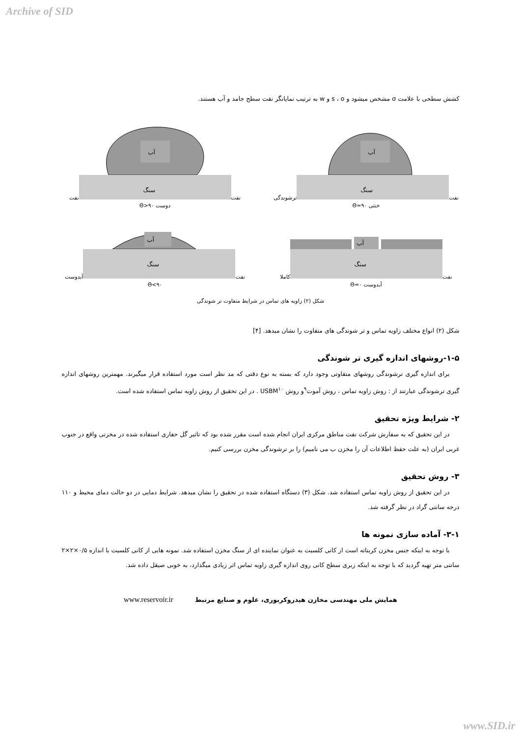Archive of SID
کشش سطحی با علامت σ مشخص میشود و s ، o و w به ترتیب نمایانگر نفت سطح جامد و آب هستند.
نفت
آب
سنگ
ترشوندگی خنثی Θ=۹۰
نفت
آب
سنگ
نفت دوست Θ>۹۰
نفت
آب
سنگ
کاملا آبدوست Θ=۰
نفت
آب
سنگ
آبدوست Θ<۹۰
شکل (۲) زاویه های تماس در شرایط متفاوت تر شوندگی
شکل (۲) انواع مختلف زاویه تماس و تر شوندگی های متفاوت را نشان میدهد. [۴]
۱-۵-روشهای اندازه گیری تر شوندگی
برای اندازه گیری ترشوندگی روشهای متفاوتی وجود دارد که بسته به نوع دقتی که مد نظر است مورد استفاده قرار میگیرند. مهمترین روشهای اندازه گیری ترشوندگی عبارتند از : روش زاویه تماس ، روش آموت<sup>۹</sup>و روش USBM<sup>۱۰</sup> . در این تحقیق از روش زاویه تماس استفاده شده است.
۲- شرایط ویژه تحقیق
در این تحقیق که به سفارش شرکت نفت مناطق مرکزی ایران انجام شده است مقرر شده بود که تاثیر گل حفاری استفاده شده در مخزنی واقع در جنوب غربی ایران (به علت حفظ اطلاعات آن را مخزن ب می نامیم) را بر ترشوندگی مخزن بررسی کنیم.
۳- روش تحقیق
در این تحقیق از روش زاویه تماس استفاده شد. شکل (۳) دستگاه استفاده شده در تحقیق را نشان میدهد. شرایط دمایی در دو حالت دمای محیط و ۱۱۰ درجه سانتی گراد در نظر گرفته شد.
۳-۱- آماده سازی نمونه ها
با توجه به اینکه جنس مخزن کربناته است از کانی کلسیت به عنوان نماینده ای از سنگ مخزن استفاده شد. نمونه هایی از کانی کلسیت با اندازه ۰/۵×۲×۲ سانتی متر تهیه گردید که با توجه به اینکه زبری سطح کانی روی اندازه گیری زاویه تماس اثر زیادی میگذارد، به خوبی صیقل داده شد.
همایش ملی مهندسی مخازن هیدروکربوری، علوم و صنایع مرتبط www.reservoir.ir
www.SID.ir